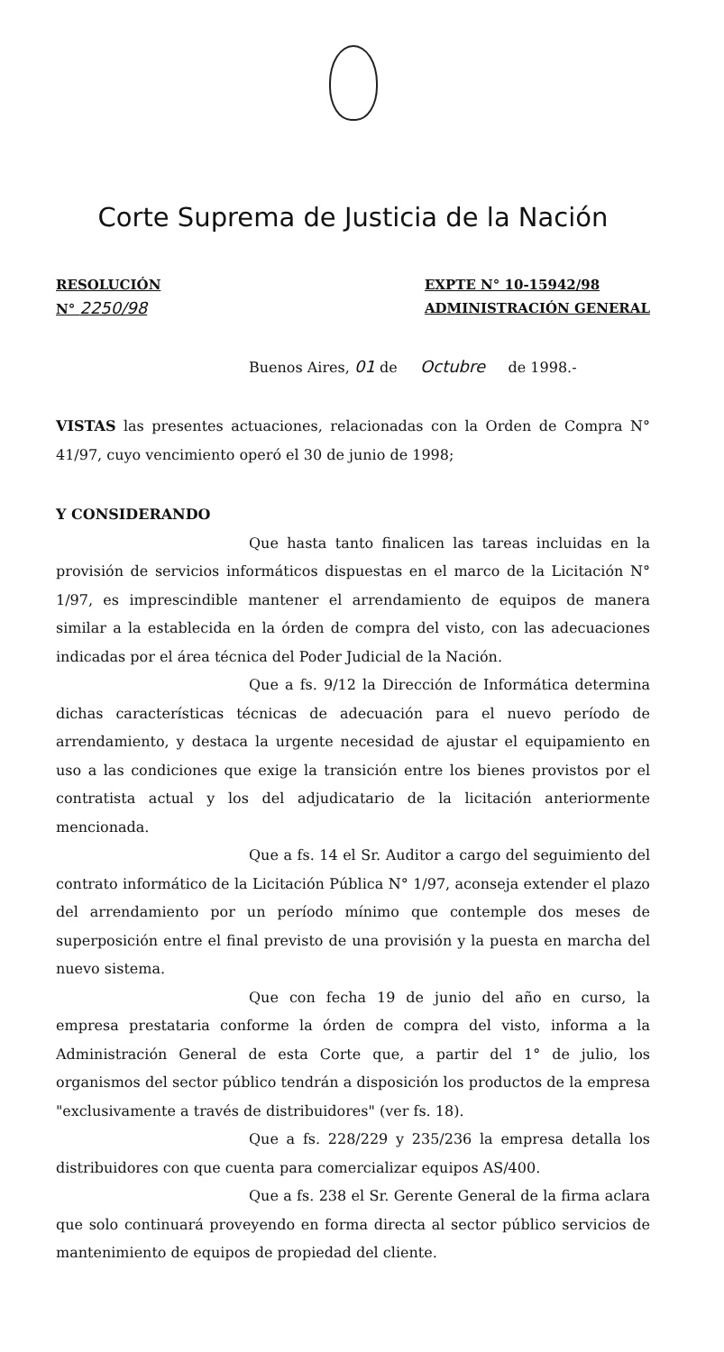Corte Suprema de Justicia de la Nación
RESOLUCIÓN
N° 2250/98
EXPTE N° 10-15942/98
ADMINISTRACIÓN GENERAL
Buenos Aires, 01 de Octubre de 1998.-
VISTAS las presentes actuaciones, relacionadas con la Orden de Compra N° 41/97, cuyo vencimiento operó el 30 de junio de 1998;
Y CONSIDERANDO
Que hasta tanto finalicen las tareas incluidas en la provisión de servicios informáticos dispuestas en el marco de la Licitación N° 1/97, es imprescindible mantener el arrendamiento de equipos de manera similar a la establecida en la órden de compra del visto, con las adecuaciones indicadas por el área técnica del Poder Judicial de la Nación.
Que a fs. 9/12 la Dirección de Informática determina dichas características técnicas de adecuación para el nuevo período de arrendamiento, y destaca la urgente necesidad de ajustar el equipamiento en uso a las condiciones que exige la transición entre los bienes provistos por el contratista actual y los del adjudicatario de la licitación anteriormente mencionada.
Que a fs. 14 el Sr. Auditor a cargo del seguimiento del contrato informático de la Licitación Pública N° 1/97, aconseja extender el plazo del arrendamiento por un período mínimo que contemple dos meses de superposición entre el final previsto de una provisión y la puesta en marcha del nuevo sistema.
Que con fecha 19 de junio del año en curso, la empresa prestataria conforme la órden de compra del visto, informa a la Administración General de esta Corte que, a partir del 1° de julio, los organismos del sector público tendrán a disposición los productos de la empresa "exclusivamente a través de distribuidores" (ver fs. 18).
Que a fs. 228/229 y 235/236 la empresa detalla los distribuidores con que cuenta para comercializar equipos AS/400.
Que a fs. 238 el Sr. Gerente General de la firma aclara que solo continuará proveyendo en forma directa al sector público servicios de mantenimiento de equipos de propiedad del cliente.